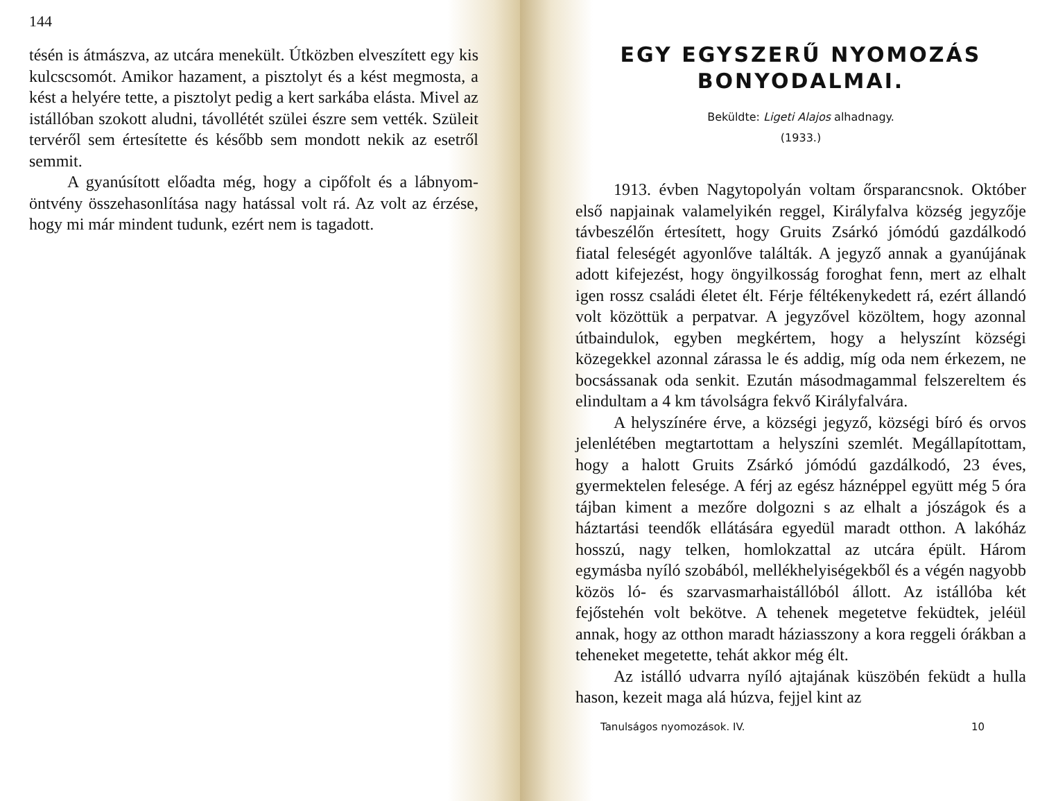144
tésén is átmászva, az utcára menekült. Útközben elveszített egy kis kulcscsomót. Amikor hazament, a pisztolyt és a kést megmosta, a kést a helyére tette, a pisztolyt pedig a kert sarkába elásta. Mivel az istállóban szokott aludni, távollétét szülei észre sem vették. Szüleit tervéről sem értesítette és később sem mondott nekik az esetről semmit.
A gyanúsított előadta még, hogy a cipőfolt és a lábnyom-öntvény összehasonlítása nagy hatással volt rá. Az volt az érzése, hogy mi már mindent tudunk, ezért nem is tagadott.
EGY EGYSZERŰ NYOMOZÁS BONYODALMAI.
Beküldte: Ligeti Alajos alhadnagy.
(1933.)
1913. évben Nagytopolyán voltam őrsparancsnok. Október első napjainak valamelyikén reggel, Királyfalva község jegyzője távbeszélőn értesített, hogy Gruits Zsárkó jómódú gazdálkodó fiatal feleségét agyonlőve találták. A jegyző annak a gyanújának adott kifejezést, hogy öngyilkosság foroghat fenn, mert az elhalt igen rossz családi életet élt. Férje féltékenykedett rá, ezért állandó volt közöttük a perpatvar. A jegyzővel közöltem, hogy azonnal útbaindulok, egyben megkértem, hogy a helyszínt községi közegekkel azonnal zárassa le és addig, míg oda nem érkezem, ne bocsássanak oda senkit. Ezután másodmagammal felszereltem és elindultam a 4 km távolságra fekvő Királyfalvára.
A helyszínére érve, a községi jegyző, községi bíró és orvos jelenlétében megtartottam a helyszíni szemlét. Megállapítottam, hogy a halott Gruits Zsárkó jómódú gazdálkodó, 23 éves, gyermektelen felesége. A férj az egész háznéppel együtt még 5 óra tájban kiment a mezőre dolgozni s az elhalt a jószágok és a háztartási teendők ellátására egyedül maradt otthon. A lakóház hosszú, nagy telken, homlokzattal az utcára épült. Három egymásba nyíló szobából, mellékhelyiségekből és a végén nagyobb közös ló- és szarvasmarhaistállóból állott. Az istállóba két fejőstehén volt bekötve. A tehenek megetetve feküdtek, jeléül annak, hogy az otthon maradt háziasszony a kora reggeli órákban a teheneket megetette, tehát akkor még élt.
Az istálló udvarra nyíló ajtajának küszöbén feküdt a hulla hason, kezeit maga alá húzva, fejjel kint az
Tanulságos nyomozások. IV. 10